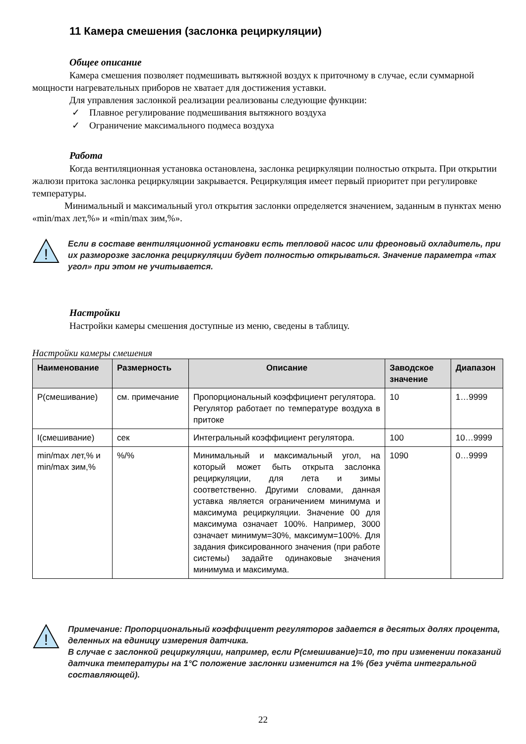11 Камера смешения (заслонка рециркуляции)
Общее описание
Камера смешения позволяет подмешивать вытяжной воздух к приточному в случае, если суммарной мощности нагревательных приборов не хватает для достижения уставки.
Для управления заслонкой реализации реализованы следующие функции:
✓ Плавное регулирование подмешивания вытяжного воздуха
✓ Ограничение максимального подмеса воздуха
Работа
Когда вентиляционная установка остановлена, заслонка рециркуляции полностью открыта. При открытии жалюзи притока заслонка рециркуляции закрывается. Рециркуляция имеет первый приоритет при регулировке температуры.
Минимальный и максимальный угол открытия заслонки определяется значением, заданным в пунктах меню «min/max лет,%» и «min/max зим,%».
!
Если в составе вентиляционной установки есть тепловой насос или фреоновый охладитель, при их разморозке заслонка рециркуляции будет полностью открываться. Значение параметра «max угол» при этом не учитывается.
Настройки
Настройки камеры смешения доступные из меню, сведены в таблицу.
Настройки камеры смешения
| Наименование | Размерность | Описание | Заводское значение | Диапазон |
| --- | --- | --- | --- | --- |
| P(смешивание) | см. примечание | Пропорциональный коэффициент регулятора. Регулятор работает по температуре воздуха в притоке | 10 | 1…9999 |
| I(смешивание) | сек | Интегральный коэффициент регулятора. | 100 | 10…9999 |
| min/max лет,% и min/max зим,% | %/% | Минимальный и максимальный угол, на который может быть открыта заслонка рециркуляции, для лета и зимы соответственно. Другими словами, данная уставка является ограничением минимума и максимума рециркуляции. Значение 00 для максимума означает 100%. Например, 3000 означает минимум=30%, максимум=100%. Для задания фиксированного значения (при работе системы) задайте одинаковые значения минимума и максимума. | 1090 | 0…9999 |
!
Примечание: Пропорциональный коэффициент регуляторов задается в десятых долях процента, деленных на единицу измерения датчика.
В случае с заслонкой рециркуляции, например, если P(смешивание)=10, то при изменении показаний датчика температуры на 1°С положение заслонки изменится на 1% (без учёта интегральной составляющей).
22